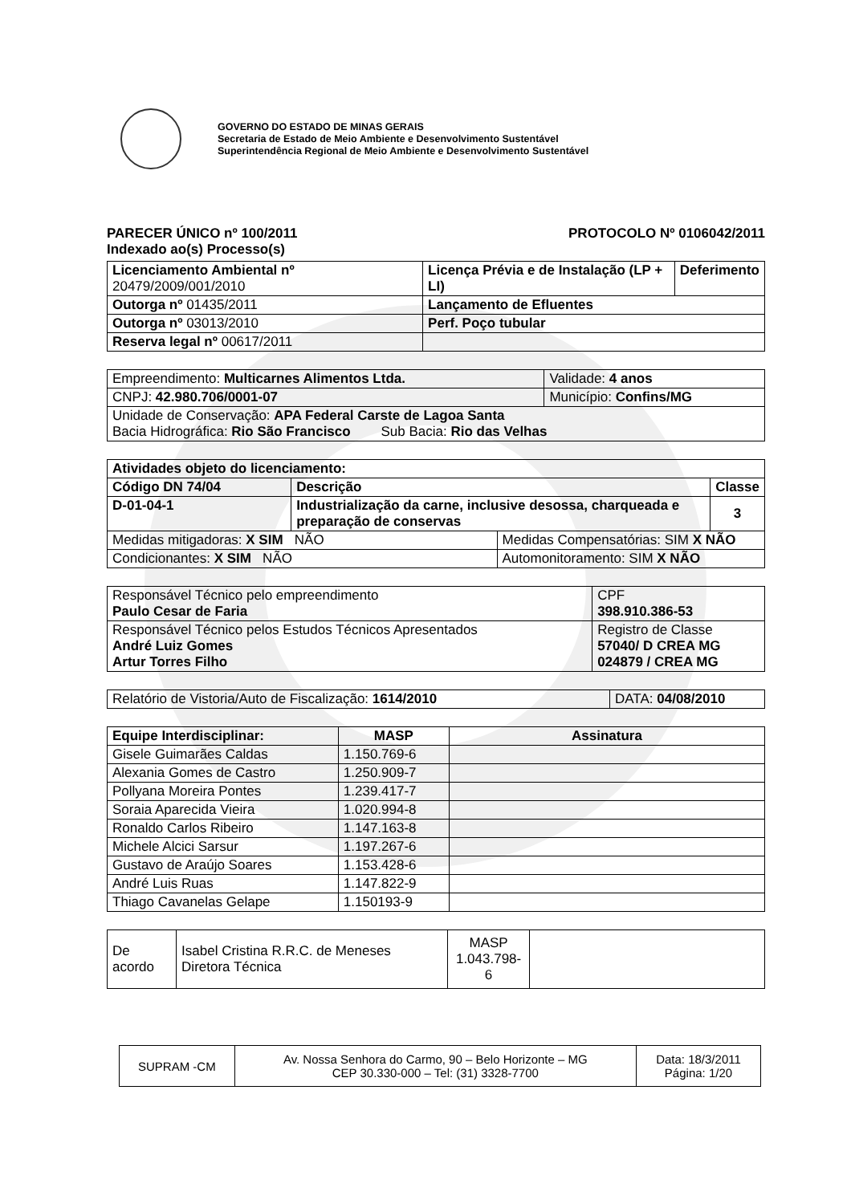GOVERNO DO ESTADO DE MINAS GERAIS
Secretaria de Estado de Meio Ambiente e Desenvolvimento Sustentável
Superintendência Regional de Meio Ambiente e Desenvolvimento Sustentável
PARECER ÚNICO nº 100/2011 PROTOCOLO Nº 0106042/2011
Indexado ao(s) Processo(s)
| Licenciamento Ambiental nº 20479/2009/001/2010 | Licença Prévia e de Instalação (LP + LI) | Deferimento |
| Outorga nº 01435/2011 | Lançamento de Efluentes | |
| Outorga nº 03013/2010 | Perf. Poço tubular | |
| Reserva legal nº 00617/2011 | | |
| Empreendimento: Multicarnes Alimentos Ltda. | | Validade: 4 anos |
| CNPJ: 42.980.706/0001-07 | Município: Confins/MG | |
| Unidade de Conservação: APA Federal Carste de Lagoa Santa Bacia Hidrográfica: Rio São Francisco Sub Bacia: Rio das Velhas | | |
| Atividades objeto do licenciamento: | | | |
| --- | --- | --- | --- |
| Código DN 74/04 | Descrição | | Classe |
| D-01-04-1 | Industrialização da carne, inclusive desossa, charqueada e preparação de conservas | | 3 |
| Medidas mitigadoras: X SIM NÃO | | Medidas Compensatórias: SIM X NÃO | |
| Condicionantes: X SIM NÃO | | Automonitoramento: SIM X NÃO | |
| Responsável Técnico pelo empreendimento Paulo Cesar de Faria | CPF 398.910.386-53 |
| Responsável Técnico pelos Estudos Técnicos Apresentados André Luiz Gomes Artur Torres Filho | Registro de Classe 57040/ D CREA MG 024879 / CREA MG |
| Relatório de Vistoria/Auto de Fiscalização: 1614/2010 | DATA: 04/08/2010 |
| Equipe Interdisciplinar: | MASP | Assinatura |
| --- | --- | --- |
| Gisele Guimarães Caldas | 1.150.769-6 | |
| Alexania Gomes de Castro | 1.250.909-7 | |
| Pollyana Moreira Pontes | 1.239.417-7 | |
| Soraia Aparecida Vieira | 1.020.994-8 | |
| Ronaldo Carlos Ribeiro | 1.147.163-8 | |
| Michele Alcici Sarsur | 1.197.267-6 | |
| Gustavo de Araújo Soares | 1.153.428-6 | |
| André Luis Ruas | 1.147.822-9 | |
| Thiago Cavanelas Gelape | 1.150193-9 | |
| De acordo | Isabel Cristina R.R.C. de Meneses Diretora Técnica | MASP 1.043.798-6 | |
| SUPRAM -CM | Av. Nossa Senhora do Carmo, 90 – Belo Horizonte – MG CEP 30.330-000 – Tel: (31) 3328-7700 | Data: 18/3/2011 Página: 1/20 |